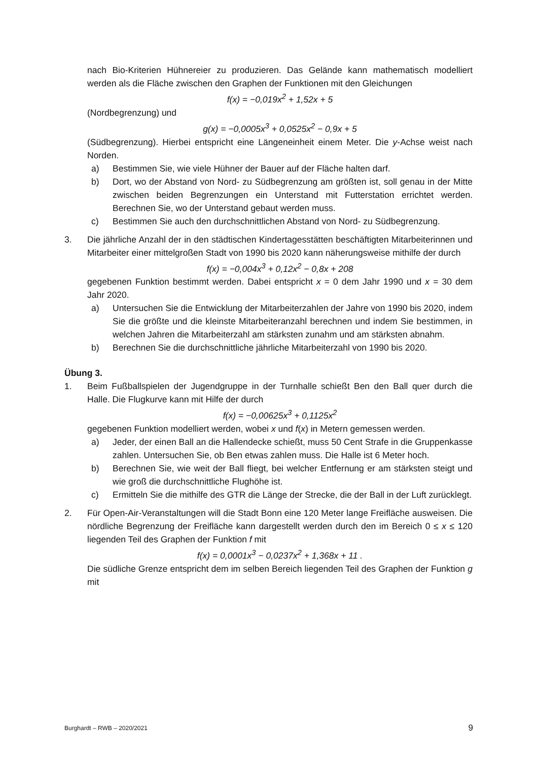nach Bio-Kriterien Hühnereier zu produzieren. Das Gelände kann mathematisch modelliert werden als die Fläche zwischen den Graphen der Funktionen mit den Gleichungen
f(x) = −0,019x<sup>2</sup> + 1,52x + 5
(Nordbegrenzung) und
g(x) = −0,0005x<sup>3</sup> + 0,0525x<sup>2</sup> − 0,9x + 5
(Südbegrenzung). Hierbei entspricht eine Längeneinheit einem Meter. Die y-Achse weist nach Norden.
a) Bestimmen Sie, wie viele Hühner der Bauer auf der Fläche halten darf.
b) Dort, wo der Abstand von Nord- zu Südbegrenzung am größten ist, soll genau in der Mitte zwischen beiden Begrenzungen ein Unterstand mit Futterstation errichtet werden. Berechnen Sie, wo der Unterstand gebaut werden muss.
c) Bestimmen Sie auch den durchschnittlichen Abstand von Nord- zu Südbegrenzung.
3. Die jährliche Anzahl der in den städtischen Kindertagesstätten beschäftigten Mitarbeiterinnen und Mitarbeiter einer mittelgroßen Stadt von 1990 bis 2020 kann näherungsweise mithilfe der durch
f(x) = −0,004x<sup>3</sup> + 0,12x<sup>2</sup> − 0,8x + 208
gegebenen Funktion bestimmt werden. Dabei entspricht x = 0 dem Jahr 1990 und x = 30 dem Jahr 2020.
a) Untersuchen Sie die Entwicklung der Mitarbeiterzahlen der Jahre von 1990 bis 2020, indem Sie die größte und die kleinste Mitarbeiteranzahl berechnen und indem Sie bestimmen, in welchen Jahren die Mitarbeiterzahl am stärksten zunahm und am stärksten abnahm.
b) Berechnen Sie die durchschnittliche jährliche Mitarbeiterzahl von 1990 bis 2020.
Übung 3.
1. Beim Fußballspielen der Jugendgruppe in der Turnhalle schießt Ben den Ball quer durch die Halle. Die Flugkurve kann mit Hilfe der durch
f(x) = −0,00625x<sup>3</sup> + 0,1125x<sup>2</sup>
gegebenen Funktion modelliert werden, wobei x und f(x) in Metern gemessen werden.
a) Jeder, der einen Ball an die Hallendecke schießt, muss 50 Cent Strafe in die Gruppenkasse zahlen. Untersuchen Sie, ob Ben etwas zahlen muss. Die Halle ist 6 Meter hoch.
b) Berechnen Sie, wie weit der Ball fliegt, bei welcher Entfernung er am stärksten steigt und wie groß die durchschnittliche Flughöhe ist.
c) Ermitteln Sie die mithilfe des GTR die Länge der Strecke, die der Ball in der Luft zurücklegt.
2. Für Open-Air-Veranstaltungen will die Stadt Bonn eine 120 Meter lange Freifläche ausweisen. Die nördliche Begrenzung der Freifläche kann dargestellt werden durch den im Bereich 0 ≤ x ≤ 120 liegenden Teil des Graphen der Funktion f mit
f(x) = 0,0001x<sup>3</sup> − 0,0237x<sup>2</sup> + 1,368x + 11 .
Die südliche Grenze entspricht dem im selben Bereich liegenden Teil des Graphen der Funktion g mit
Burghardt – RWB – 2020/2021 9